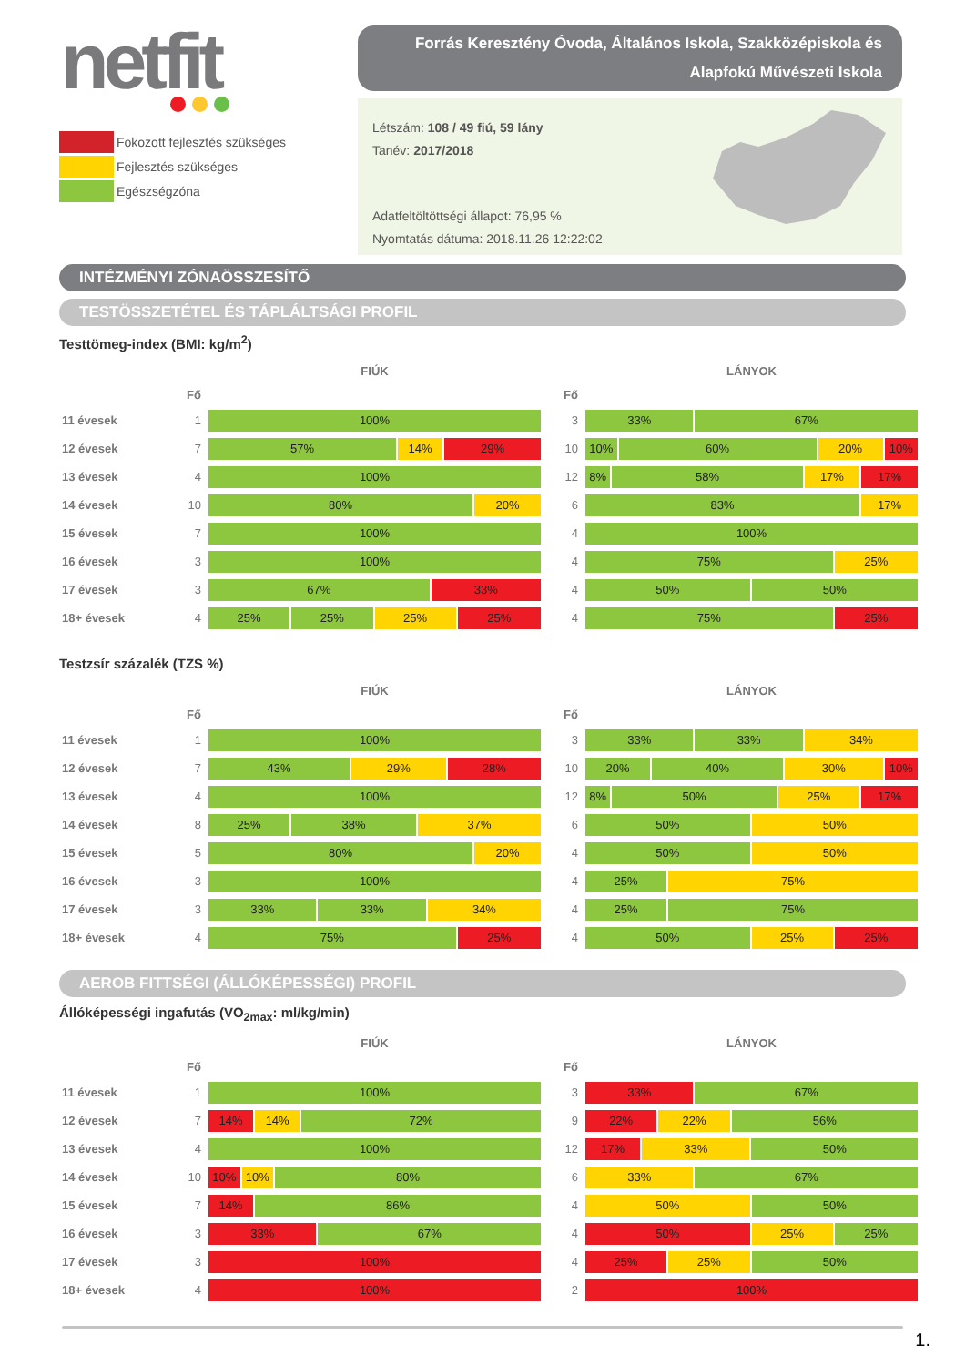netfit
Fokozott fejlesztés szükséges
Fejlesztés szükséges
Egészségzóna
Forrás Keresztény Óvoda, Általános Iskola, Szakközépiskola és
Alapfokú Művészeti Iskola
Létszám: 108 / 49 fiú, 59 lány
Tanév: 2017/2018
Adatfeltöltöttségi állapot: 76,95 %
Nyomtatás dátuma: 2018.11.26 12:22:02
INTÉZMÉNYI ZÓNAÖSSZESÍTŐ
TESTÖSSZETÉTEL ÉS TÁPLÁLTSÁGI PROFIL
Testtömeg-index (BMI: kg/m<sup>2</sup>)
| | | FIÚK | | | LÁNYOK |
| --- | --- | --- | --- | --- | --- |
| | Fő | | | Fő | |
| 11 évesek | 1 | 100% | | 3 | 33% 67% |
| 12 évesek | 7 | 57% 14% 29% | | 10 | 10% 60% 20% 10% |
| 13 évesek | 4 | 100% | | 12 | 8% 58% 17% 17% |
| 14 évesek | 10 | 80% 20% | | 6 | 83% 17% |
| 15 évesek | 7 | 100% | | 4 | 100% |
| 16 évesek | 3 | 100% | | 4 | 75% 25% |
| 17 évesek | 3 | 67% 33% | | 4 | 50% 50% |
| 18+ évesek | 4 | 25% 25% 25% 25% | | 4 | 75% 25% |
Testzsír százalék (TZS %)
| | | FIÚK | | | LÁNYOK |
| --- | --- | --- | --- | --- | --- |
| | Fő | | | Fő | |
| 11 évesek | 1 | 100% | | 3 | 33% 33% 34% |
| 12 évesek | 7 | 43% 29% 28% | | 10 | 20% 40% 30% 10% |
| 13 évesek | 4 | 100% | | 12 | 8% 50% 25% 17% |
| 14 évesek | 8 | 25% 38% 37% | | 6 | 50% 50% |
| 15 évesek | 5 | 80% 20% | | 4 | 50% 50% |
| 16 évesek | 3 | 100% | | 4 | 25% 75% |
| 17 évesek | 3 | 33% 33% 34% | | 4 | 25% 75% |
| 18+ évesek | 4 | 75% 25% | | 4 | 50% 25% 25% |
AEROB FITTSÉGI (ÁLLÓKÉPESSÉGI) PROFIL
Állóképességi ingafutás (VO<sub>2max</sub>: ml/kg/min)
| | | FIÚK | | | LÁNYOK |
| --- | --- | --- | --- | --- | --- |
| | Fő | | | Fő | |
| 11 évesek | 1 | 100% | | 3 | 33% 67% |
| 12 évesek | 7 | 14% 14% 72% | | 9 | 22% 22% 56% |
| 13 évesek | 4 | 100% | | 12 | 17% 33% 50% |
| 14 évesek | 10 | 10% 10% 80% | | 6 | 33% 67% |
| 15 évesek | 7 | 14% 86% | | 4 | 50% 50% |
| 16 évesek | 3 | 33% 67% | | 4 | 50% 25% 25% |
| 17 évesek | 3 | 100% | | 4 | 25% 25% 50% |
| 18+ évesek | 4 | 100% | | 2 | 100% |
1.